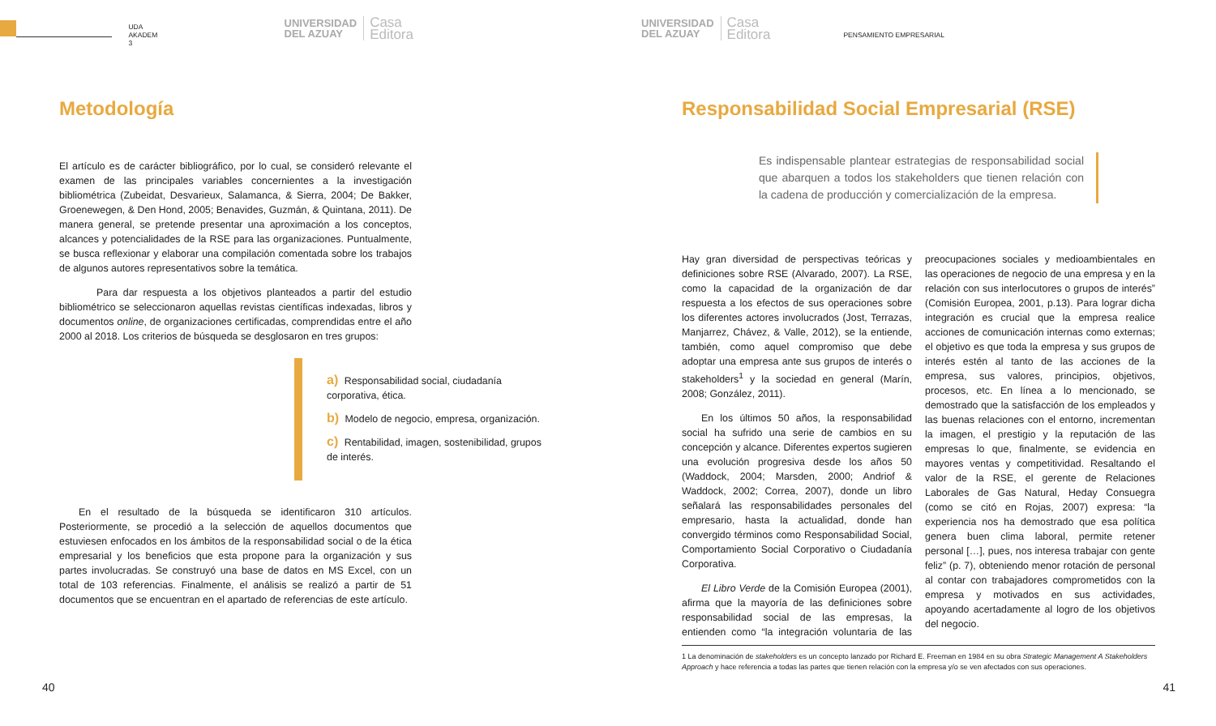UDA AKADEM 3 UNIVERSIDAD
DEL AZUAY Casa
Editora
Metodología
El artículo es de carácter bibliográfico, por lo cual, se consideró relevante el examen de las principales variables concernientes a la investigación bibliométrica (Zubeidat, Desvarieux, Salamanca, & Sierra, 2004; De Bakker, Groenewegen, & Den Hond, 2005; Benavides, Guzmán, & Quintana, 2011). De manera general, se pretende presentar una aproximación a los conceptos, alcances y potencialidades de la RSE para las organizaciones. Puntualmente, se busca reflexionar y elaborar una compilación comentada sobre los trabajos de algunos autores representativos sobre la temática.
Para dar respuesta a los objetivos planteados a partir del estudio bibliométrico se seleccionaron aquellas revistas científicas indexadas, libros y documentos online, de organizaciones certificadas, comprendidas entre el año 2000 al 2018. Los criterios de búsqueda se desglosaron en tres grupos:
a) Responsabilidad social, ciudadanía corporativa, ética.
b) Modelo de negocio, empresa, organización.
c) Rentabilidad, imagen, sostenibilidad, grupos de interés.
En el resultado de la búsqueda se identificaron 310 artículos. Posteriormente, se procedió a la selección de aquellos documentos que estuviesen enfocados en los ámbitos de la responsabilidad social o de la ética empresarial y los beneficios que esta propone para la organización y sus partes involucradas. Se construyó una base de datos en MS Excel, con un total de 103 referencias. Finalmente, el análisis se realizó a partir de 51 documentos que se encuentran en el apartado de referencias de este artículo.
40
UNIVERSIDAD
DEL AZUAY Casa
Editora PENSAMIENTO EMPRESARIAL
Responsabilidad Social Empresarial (RSE)
Es indispensable plantear estrategias de responsabilidad social que abarquen a todos los stakeholders que tienen relación con la cadena de producción y comercialización de la empresa.
Hay gran diversidad de perspectivas teóricas y definiciones sobre RSE (Alvarado, 2007). La RSE, como la capacidad de la organización de dar respuesta a los efectos de sus operaciones sobre los diferentes actores involucrados (Jost, Terrazas, Manjarrez, Chávez, & Valle, 2012), se la entiende, también, como aquel compromiso que debe adoptar una empresa ante sus grupos de interés o stakeholders<sup>1</sup> y la sociedad en general (Marín, 2008; González, 2011).
En los últimos 50 años, la responsabilidad social ha sufrido una serie de cambios en su concepción y alcance. Diferentes expertos sugieren una evolución progresiva desde los años 50 (Waddock, 2004; Marsden, 2000; Andriof & Waddock, 2002; Correa, 2007), donde un libro señalará las responsabilidades personales del empresario, hasta la actualidad, donde han convergido términos como Responsabilidad Social, Comportamiento Social Corporativo o Ciudadanía Corporativa.
El Libro Verde de la Comisión Europea (2001), afirma que la mayoría de las definiciones sobre responsabilidad social de las empresas, la entienden como “la integración voluntaria de las preocupaciones sociales y medioambientales en las operaciones de negocio de una empresa y en la relación con sus interlocutores o grupos de interés” (Comisión Europea, 2001, p.13). Para lograr dicha integración es crucial que la empresa realice acciones de comunicación internas como externas; el objetivo es que toda la empresa y sus grupos de interés estén al tanto de las acciones de la empresa, sus valores, principios, objetivos, procesos, etc. En línea a lo mencionado, se demostrado que la satisfacción de los empleados y las buenas relaciones con el entorno, incrementan la imagen, el prestigio y la reputación de las empresas lo que, finalmente, se evidencia en mayores ventas y competitividad. Resaltando el valor de la RSE, el gerente de Relaciones Laborales de Gas Natural, Heday Consuegra (como se citó en Rojas, 2007) expresa: “la experiencia nos ha demostrado que esa política genera buen clima laboral, permite retener personal […], pues, nos interesa trabajar con gente feliz” (p. 7), obteniendo menor rotación de personal al contar con trabajadores comprometidos con la empresa y motivados en sus actividades, apoyando acertadamente al logro de los objetivos del negocio.
1 La denominación de stakeholders es un concepto lanzado por Richard E. Freeman en 1984 en su obra Strategic Management A Stakeholders Approach y hace referencia a todas las partes que tienen relación con la empresa y/o se ven afectados con sus operaciones.
41